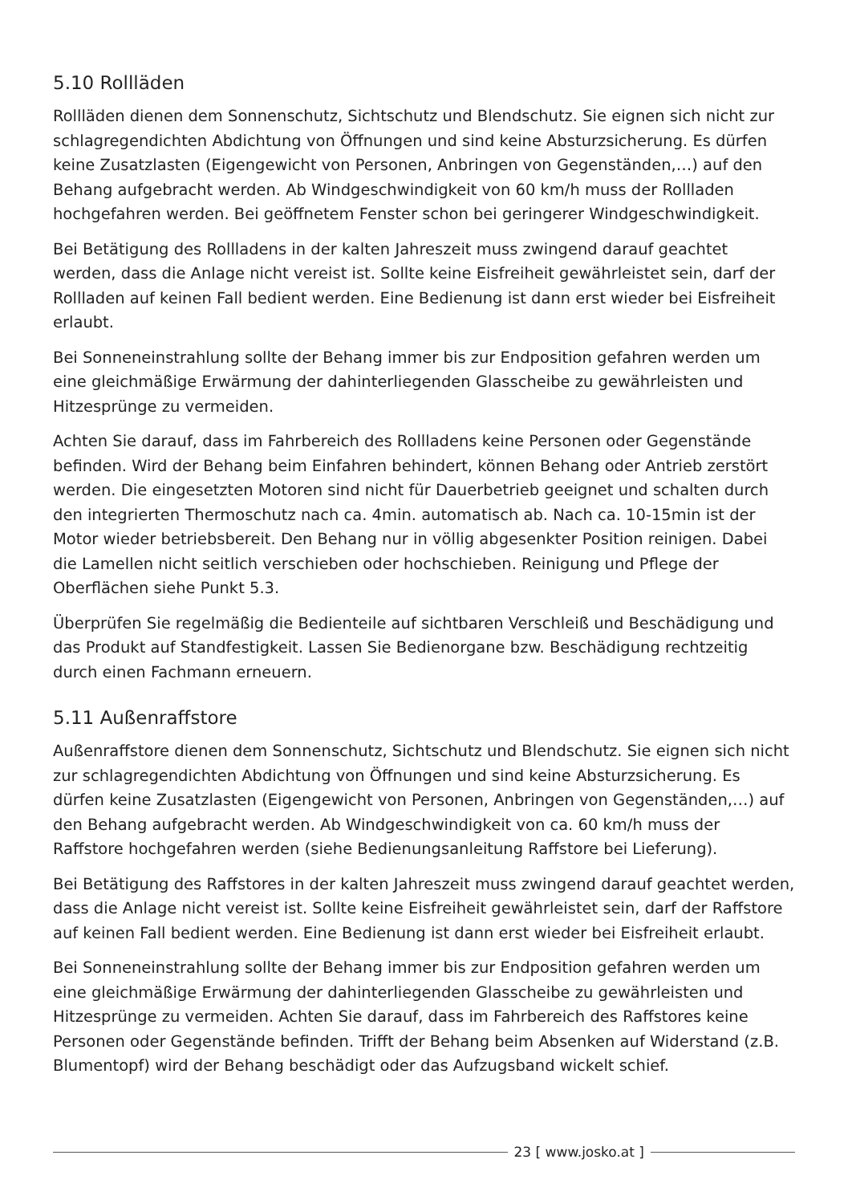5.10 Rollläden
Rollläden dienen dem Sonnenschutz, Sichtschutz und Blendschutz. Sie eignen sich nicht zur schlagregendichten Abdichtung von Öffnungen und sind keine Absturzsicherung. Es dürfen keine Zusatzlasten (Eigengewicht von Personen, Anbringen von Gegenständen,…) auf den Behang aufgebracht werden. Ab Windgeschwindigkeit von 60 km/h muss der Rollladen hochgefahren werden. Bei geöffnetem Fenster schon bei geringerer Windgeschwindigkeit.
Bei Betätigung des Rollladens in der kalten Jahreszeit muss zwingend darauf geachtet werden, dass die Anlage nicht vereist ist. Sollte keine Eisfreiheit gewährleistet sein, darf der Rollladen auf keinen Fall bedient werden. Eine Bedienung ist dann erst wieder bei Eisfreiheit erlaubt.
Bei Sonneneinstrahlung sollte der Behang immer bis zur Endposition gefahren werden um eine gleichmäßige Erwärmung der dahinterliegenden Glasscheibe zu gewährleisten und Hitzesprünge zu vermeiden.
Achten Sie darauf, dass im Fahrbereich des Rollladens keine Personen oder Gegenstände befinden. Wird der Behang beim Einfahren behindert, können Behang oder Antrieb zerstört werden. Die eingesetzten Motoren sind nicht für Dauerbetrieb geeignet und schalten durch den integrierten Thermoschutz nach ca. 4min. automatisch ab. Nach ca. 10-15min ist der Motor wieder betriebsbereit. Den Behang nur in völlig abgesenkter Position reinigen. Dabei die Lamellen nicht seitlich verschieben oder hochschieben. Reinigung und Pflege der Oberflächen siehe Punkt 5.3.
Überprüfen Sie regelmäßig die Bedienteile auf sichtbaren Verschleiß und Beschädigung und das Produkt auf Standfestigkeit. Lassen Sie Bedienorgane bzw. Beschädigung rechtzeitig durch einen Fachmann erneuern.
5.11 Außenraffstore
Außenraffstore dienen dem Sonnenschutz, Sichtschutz und Blendschutz. Sie eignen sich nicht zur schlagregendichten Abdichtung von Öffnungen und sind keine Absturzsicherung. Es dürfen keine Zusatzlasten (Eigengewicht von Personen, Anbringen von Gegenständen,…) auf den Behang aufgebracht werden. Ab Windgeschwindigkeit von ca. 60 km/h muss der Raffstore hochgefahren werden (siehe Bedienungsanleitung Raffstore bei Lieferung).
Bei Betätigung des Raffstores in der kalten Jahreszeit muss zwingend darauf geachtet werden, dass die Anlage nicht vereist ist. Sollte keine Eisfreiheit gewährleistet sein, darf der Raffstore auf keinen Fall bedient werden. Eine Bedienung ist dann erst wieder bei Eisfreiheit erlaubt.
Bei Sonneneinstrahlung sollte der Behang immer bis zur Endposition gefahren werden um eine gleichmäßige Erwärmung der dahinterliegenden Glasscheibe zu gewährleisten und Hitzesprünge zu vermeiden. Achten Sie darauf, dass im Fahrbereich des Raffstores keine Personen oder Gegenstände befinden. Trifft der Behang beim Absenken auf Widerstand (z.B. Blumentopf) wird der Behang beschädigt oder das Aufzugsband wickelt schief.
23 [ www.josko.at ]